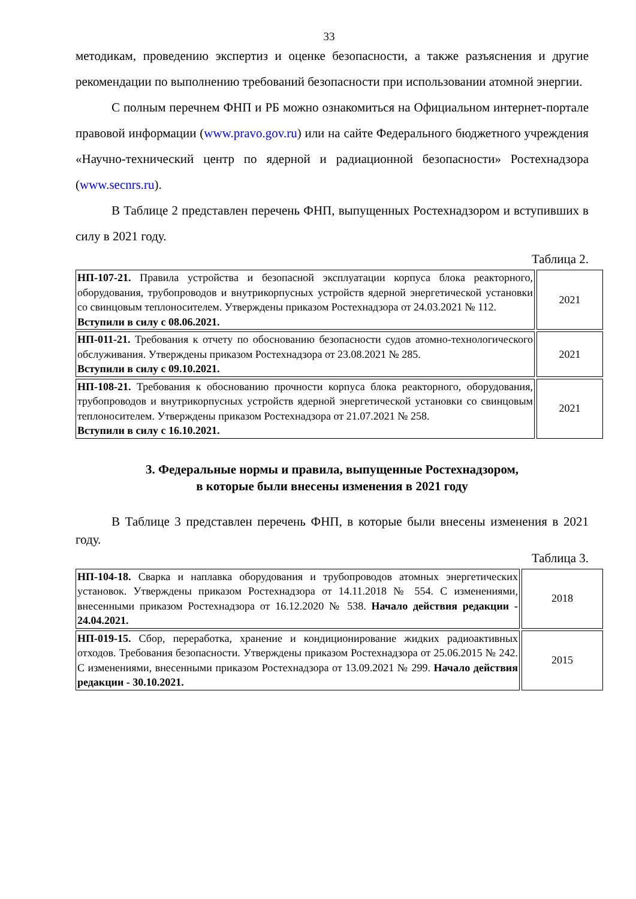33
методикам, проведению экспертиз и оценке безопасности, а также разъяснения и другие рекомендации по выполнению требований безопасности при использовании атомной энергии.
С полным перечнем ФНП и РБ можно ознакомиться на Официальном интернет-портале правовой информации (www.pravo.gov.ru) или на сайте Федерального бюджетного учреждения «Научно-технический центр по ядерной и радиационной безопасности» Ростехнадзора (www.secnrs.ru).
В Таблице 2 представлен перечень ФНП, выпущенных Ростехнадзором и вступивших в силу в 2021 году.
Таблица 2.
| НП-107-21. Правила устройства и безопасной эксплуатации корпуса блока реакторного, оборудования, трубопроводов и внутрикорпусных устройств ядерной энергетической установки со свинцовым теплоносителем. Утверждены приказом Ростехнадзора от 24.03.2021 № 112. Вступили в силу с 08.06.2021. | 2021 |
| НП-011-21. Требования к отчету по обоснованию безопасности судов атомно-технологического обслуживания. Утверждены приказом Ростехнадзора от 23.08.2021 № 285. Вступили в силу с 09.10.2021. | 2021 |
| НП-108-21. Требования к обоснованию прочности корпуса блока реакторного, оборудования, трубопроводов и внутрикорпусных устройств ядерной энергетической установки со свинцовым теплоносителем. Утверждены приказом Ростехнадзора от 21.07.2021 № 258. Вступили в силу с 16.10.2021. | 2021 |
3. Федеральные нормы и правила, выпущенные Ростехнадзором,
в которые были внесены изменения в 2021 году
В Таблице 3 представлен перечень ФНП, в которые были внесены изменения в 2021 году.
Таблица 3.
| НП-104-18. Сварка и наплавка оборудования и трубопроводов атомных энергетических установок. Утверждены приказом Ростехнадзора от 14.11.2018 № 554. С изменениями, внесенными приказом Ростехнадзора от 16.12.2020 № 538. Начало действия редакции - 24.04.2021. | 2018 |
| НП-019-15. Сбор, переработка, хранение и кондиционирование жидких радиоактивных отходов. Требования безопасности. Утверждены приказом Ростехнадзора от 25.06.2015 № 242. С изменениями, внесенными приказом Ростехнадзора от 13.09.2021 № 299. Начало действия редакции - 30.10.2021. | 2015 |